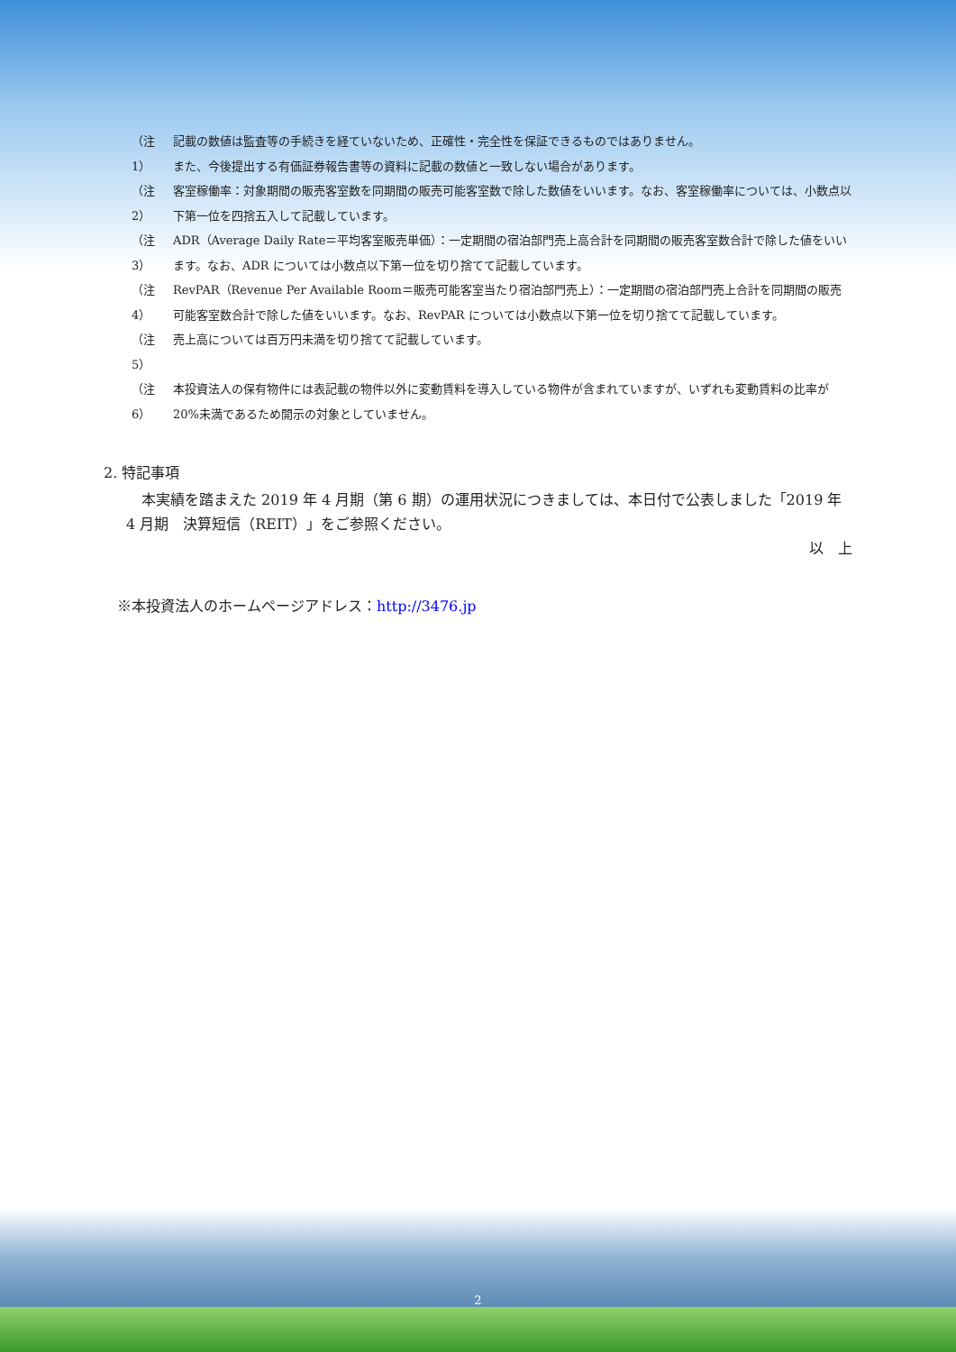（注1） 記載の数値は監査等の手続きを経ていないため、正確性・完全性を保証できるものではありません。
また、今後提出する有価証券報告書等の資料に記載の数値と一致しない場合があります。
（注2） 客室稼働率：対象期間の販売客室数を同期間の販売可能客室数で除した数値をいいます。なお、客室稼働率については、小数点以下第一位を四捨五入して記載しています。
（注3） ADR（Average Daily Rate＝平均客室販売単価）：一定期間の宿泊部門売上高合計を同期間の販売客室数合計で除した値をいいます。なお、ADR については小数点以下第一位を切り捨てて記載しています。
（注4） RevPAR（Revenue Per Available Room＝販売可能客室当たり宿泊部門売上）：一定期間の宿泊部門売上合計を同期間の販売可能客室数合計で除した値をいいます。なお、RevPAR については小数点以下第一位を切り捨てて記載しています。
（注5） 売上高については百万円未満を切り捨てて記載しています。
（注6） 本投資法人の保有物件には表記載の物件以外に変動賃料を導入している物件が含まれていますが、いずれも変動賃料の比率が20%未満であるため開示の対象としていません。
2. 特記事項
本実績を踏まえた 2019 年 4 月期（第 6 期）の運用状況につきましては、本日付で公表しました「2019 年 4 月期　決算短信（REIT）」をご参照ください。
以　上
※本投資法人のホームページアドレス：http://3476.jp
2